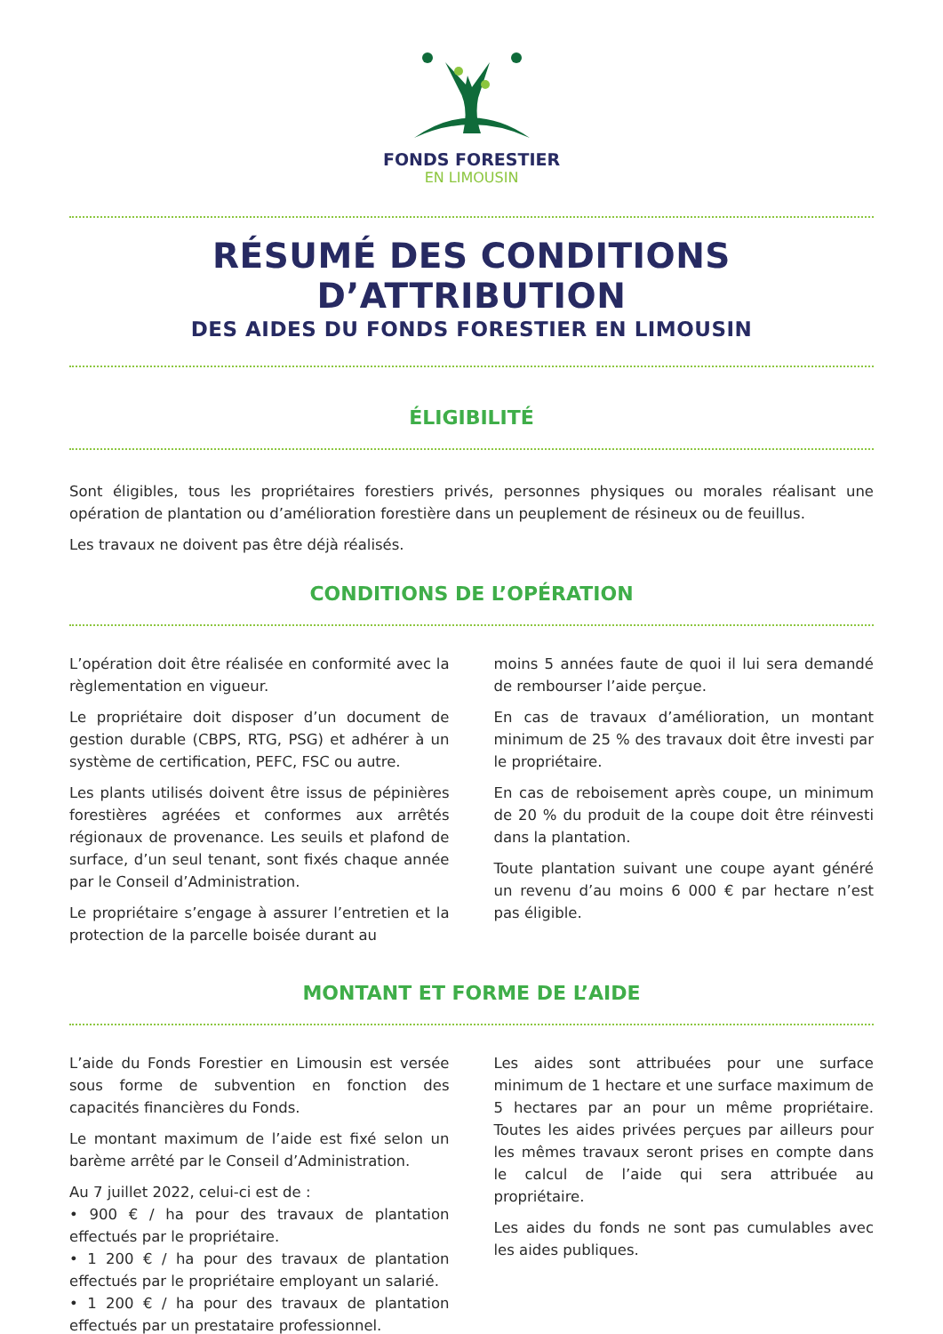FONDS FORESTIER
EN LIMOUSIN
RÉSUMÉ DES CONDITIONS D’ATTRIBUTION
DES AIDES DU FONDS FORESTIER EN LIMOUSIN
ÉLIGIBILITÉ
Sont éligibles, tous les propriétaires forestiers privés, personnes physiques ou morales réalisant une opération de plantation ou d’amélioration forestière dans un peuplement de résineux ou de feuillus.
Les travaux ne doivent pas être déjà réalisés.
CONDITIONS DE L’OPÉRATION
L’opération doit être réalisée en conformité avec la règlementation en vigueur.
Le propriétaire doit disposer d’un document de gestion durable (CBPS, RTG, PSG) et adhérer à un système de certification, PEFC, FSC ou autre.
Les plants utilisés doivent être issus de pépinières forestières agréées et conformes aux arrêtés régionaux de provenance. Les seuils et plafond de surface, d’un seul tenant, sont fixés chaque année par le Conseil d’Administration.
Le propriétaire s’engage à assurer l’entretien et la protection de la parcelle boisée durant au
moins 5 années faute de quoi il lui sera demandé de rembourser l’aide perçue.
En cas de travaux d’amélioration, un montant minimum de 25 % des travaux doit être investi par le propriétaire.
En cas de reboisement après coupe, un minimum de 20 % du produit de la coupe doit être réinvesti dans la plantation.
Toute plantation suivant une coupe ayant généré un revenu d’au moins 6 000 € par hectare n’est pas éligible.
MONTANT ET FORME DE L’AIDE
L’aide du Fonds Forestier en Limousin est versée sous forme de subvention en fonction des capacités financières du Fonds.
Le montant maximum de l’aide est fixé selon un barème arrêté par le Conseil d’Administration.
Au 7 juillet 2022, celui-ci est de :
• 900 € / ha pour des travaux de plantation effectués par le propriétaire.
• 1 200 € / ha pour des travaux de plantation effectués par le propriétaire employant un salarié.
• 1 200 € / ha pour des travaux de plantation effectués par un prestataire professionnel.
Les aides sont attribuées pour une surface minimum de 1 hectare et une surface maximum de 5 hectares par an pour un même propriétaire. Toutes les aides privées perçues par ailleurs pour les mêmes travaux seront prises en compte dans le calcul de l’aide qui sera attribuée au propriétaire.
Les aides du fonds ne sont pas cumulables avec les aides publiques.